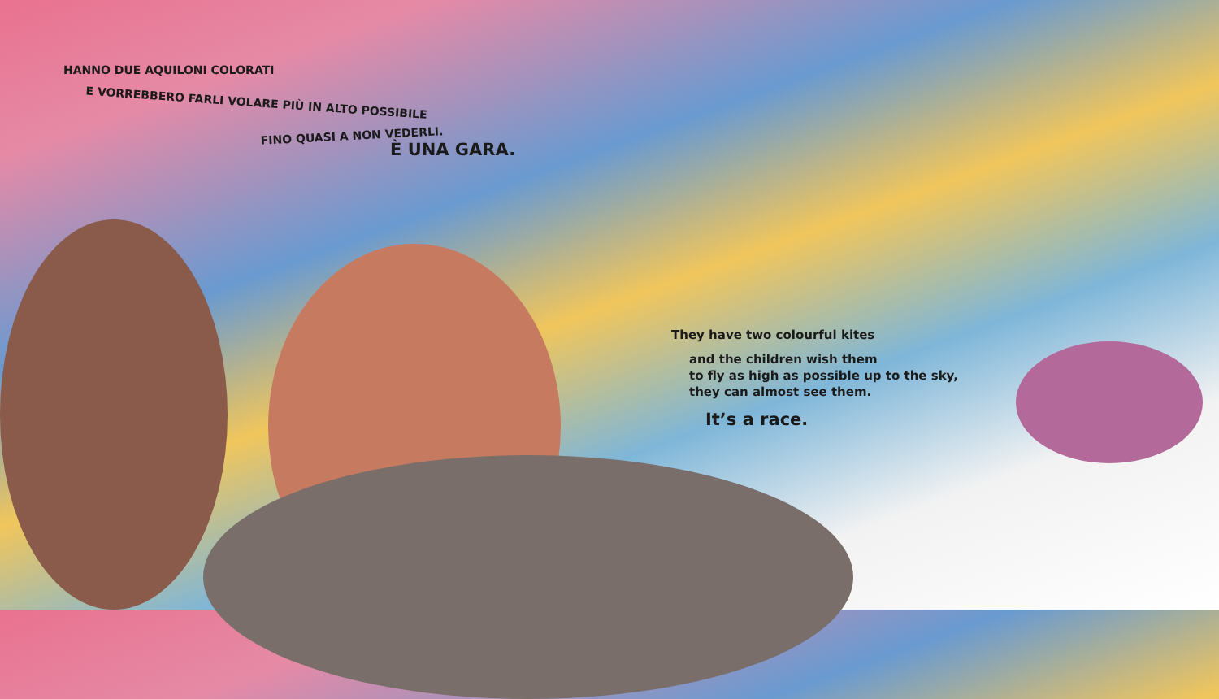HANNO DUE AQUILONI COLORATI
E VORREBBERO FARLI VOLARE PIÙ IN ALTO POSSIBILE
FINO QUASI A NON VEDERLI.
È UNA GARA.
They have two colourful kites
and the children wish them
to fly as high as possible up to the sky,
they can almost see them.
It’s a race.